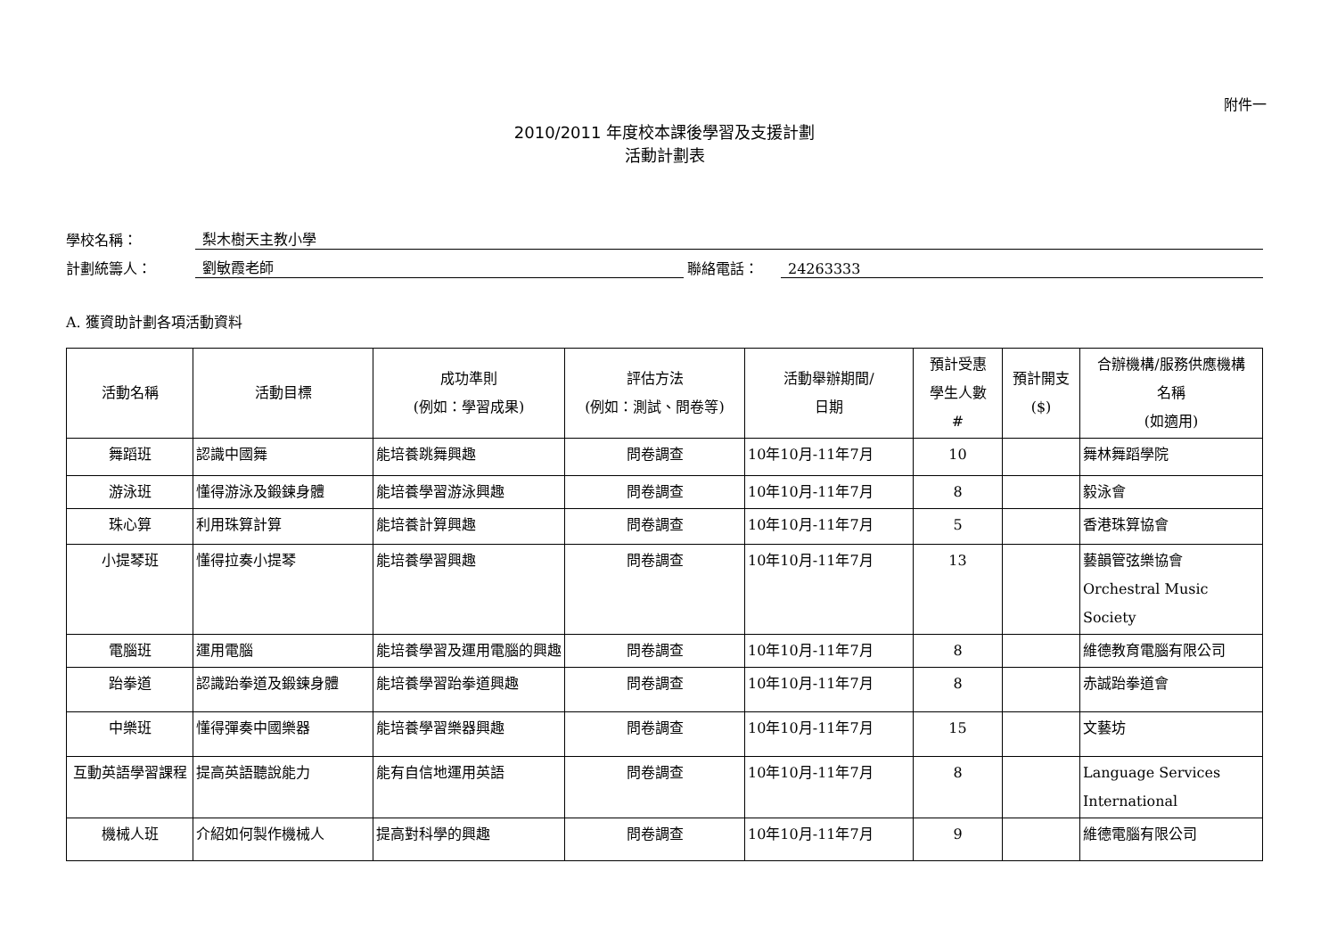附件一
2010/2011 年度校本課後學習及支援計劃
活動計劃表
學校名稱： 梨木樹天主教小學
計劃統籌人： 劉敏霞老師 聯絡電話： 24263333
A. 獲資助計劃各項活動資料
| 活動名稱 | 活動目標 | 成功準則 (例如：學習成果) | 評估方法 (例如：測試、問卷等) | 活動舉辦期間/ 日期 | 預計受惠 學生人數 # | 預計開支 ($) | 合辦機構/服務供應機構 名稱 (如適用) |
| --- | --- | --- | --- | --- | --- | --- | --- |
| 舞蹈班 | 認識中國舞 | 能培養跳舞興趣 | 問卷調查 | 10年10月-11年7月 | 10 | | 舞林舞蹈學院 |
| 游泳班 | 懂得游泳及鍛鍊身體 | 能培養學習游泳興趣 | 問卷調查 | 10年10月-11年7月 | 8 | | 毅泳會 |
| 珠心算 | 利用珠算計算 | 能培養計算興趣 | 問卷調查 | 10年10月-11年7月 | 5 | | 香港珠算協會 |
| 小提琴班 | 懂得拉奏小提琴 | 能培養學習興趣 | 問卷調查 | 10年10月-11年7月 | 13 | | 藝韻管弦樂協會 Orchestral Music Society |
| 電腦班 | 運用電腦 | 能培養學習及運用電腦的興趣 | 問卷調查 | 10年10月-11年7月 | 8 | | 維德教育電腦有限公司 |
| 跆拳道 | 認識跆拳道及鍛鍊身體 | 能培養學習跆拳道興趣 | 問卷調查 | 10年10月-11年7月 | 8 | | 赤誠跆拳道會 |
| 中樂班 | 懂得彈奏中國樂器 | 能培養學習樂器興趣 | 問卷調查 | 10年10月-11年7月 | 15 | | 文藝坊 |
| 互動英語學習課程 | 提高英語聽說能力 | 能有自信地運用英語 | 問卷調查 | 10年10月-11年7月 | 8 | | Language Services International |
| 機械人班 | 介紹如何製作機械人 | 提高對科學的興趣 | 問卷調查 | 10年10月-11年7月 | 9 | | 維德電腦有限公司 |